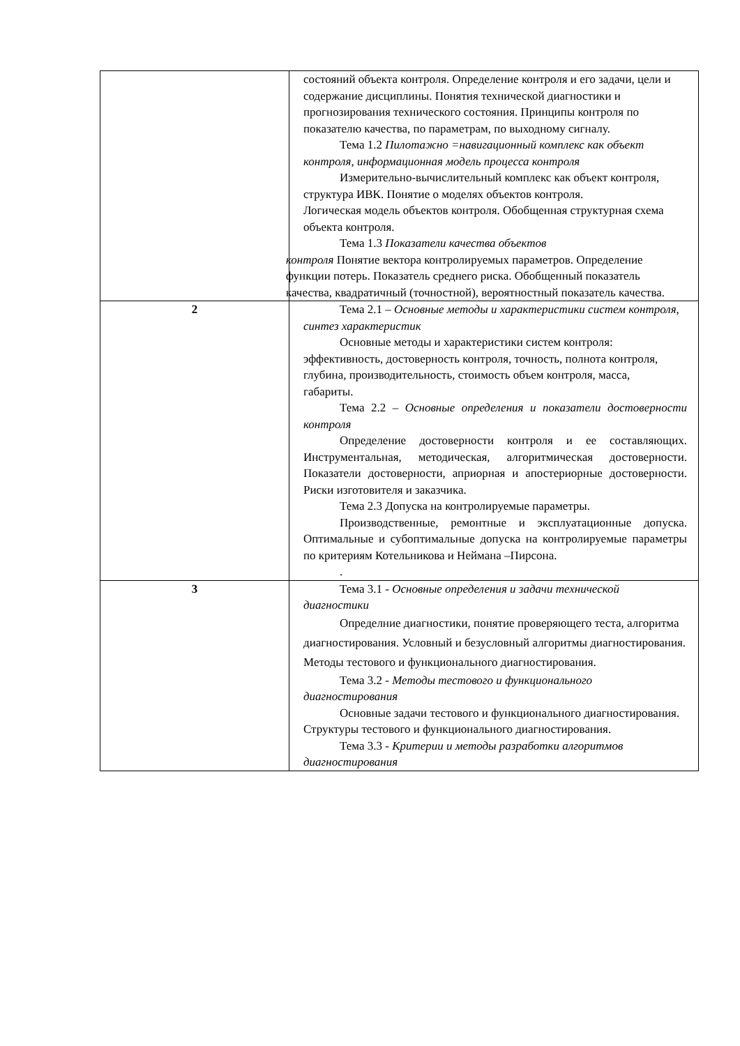| | состояний объекта контроля. Определение контроля и его задачи, цели и содержание дисциплины. Понятия технической диагностики и прогнозирования технического состояния. Принципы контроля по показателю качества, по параметрам, по выходному сигналу. Тема 1.2 Пилотажно =навигационный комплекс как объект контроля, информационная модель процесса контроля Измерительно-вычислительный комплекс как объект контроля, структура ИВК. Понятие о моделях объектов контроля. Логическая модель объектов контроля. Обобщенная структурная схема объекта контроля. Тема 1.3 Показатели качества объектов контроля Понятие вектора контролируемых параметров. Определение функции потерь. Показатель среднего риска. Обобщенный показатель качества, квадратичный (точностной), вероятностный показатель качества. |
| 2 | Тема 2.1 – Основные методы и характеристики систем контроля, синтез характеристик Основные методы и характеристики систем контроля: эффективность, достоверность контроля, точность, полнота контроля, глубина, производительность, стоимость объем контроля, масса, габариты. Тема 2.2 – Основные определения и показатели достоверности контроля Определение достоверности контроля и ее составляющих. Инструментальная, методическая, алгоритмическая достоверности. Показатели достоверности, априорная и апостериорные достоверности. Риски изготовителя и заказчика. Тема 2.3 Допуска на контролируемые параметры. Производственные, ремонтные и эксплуатационные допуска. Оптимальные и субоптимальные допуска на контролируемые параметры по критериям Котельникова и Неймана –Пирсона. . |
| 3 | Тема 3.1 - Основные определения и задачи технической диагностики Определние диагностики, понятие проверяющего теста, алгоритма диагностирования. Условный и безусловный алгоритмы диагностирования. Методы тестового и функционального диагностирования. Тема 3.2 - Методы тестового и функционального диагностирования Основные задачи тестового и функционального диагностирования. Структуры тестового и функционального диагностирования. Тема 3.3 - Критерии и методы разработки алгоритмов диагностирования |